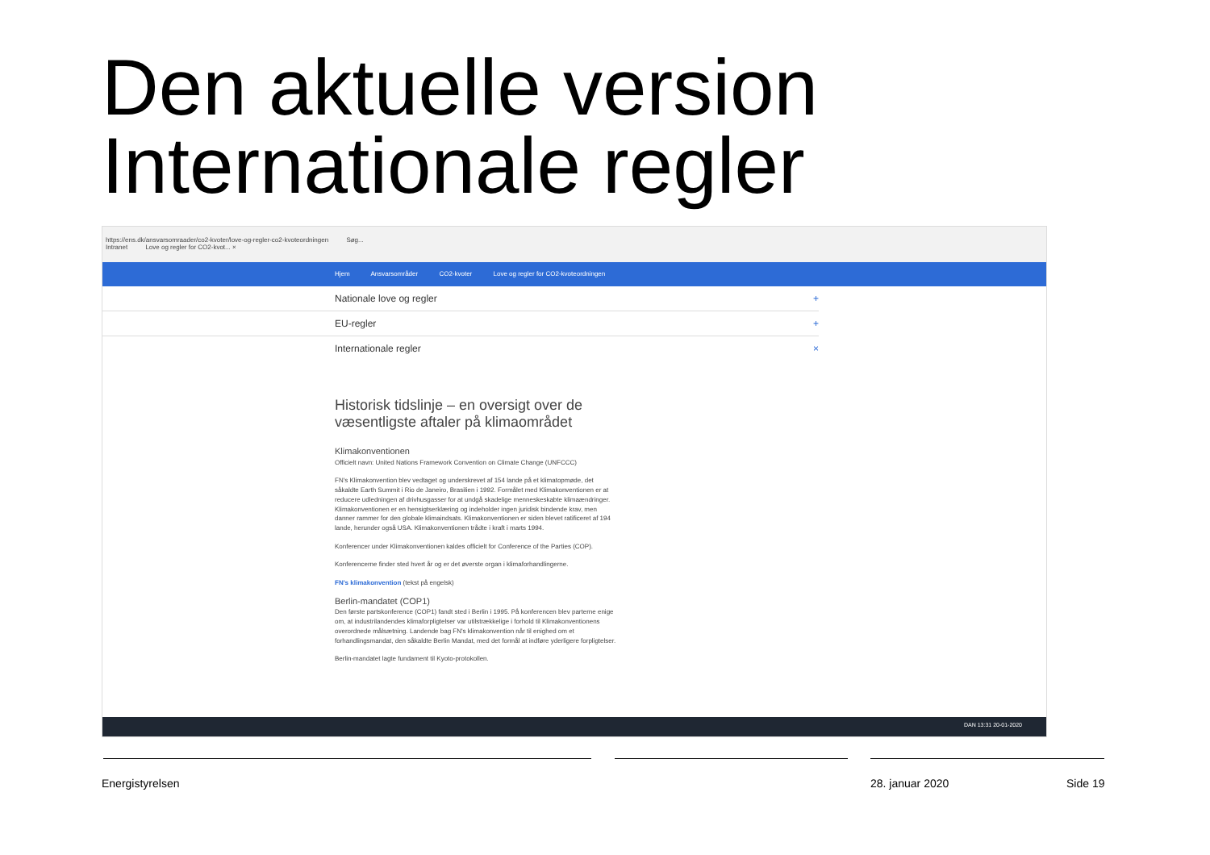Den aktuelle version
Internationale regler
https://ens.dk/ansvarsomraader/co2-kvoter/love-og-regler-co2-kvoteordningen Søg...
Intranet Love og regler for CO2-kvot... ×
Hjem Ansvarsområder CO2-kvoter Love og regler for CO2-kvoteordningen
Nationale love og regler +
EU-regler +
Internationale regler ×
Historisk tidslinje – en oversigt over de væsentligste aftaler på klimaområdet
Klimakonventionen
Officielt navn: United Nations Framework Convention on Climate Change (UNFCCC)
FN's Klimakonvention blev vedtaget og underskrevet af 154 lande på et klimatopmøde, det såkaldte Earth Summit i Rio de Janeiro, Brasilien i 1992. Formålet med Klimakonventionen er at reducere udledningen af drivhusgasser for at undgå skadelige menneskeskabte klimaændringer. Klimakonventionen er en hensigtserklæring og indeholder ingen juridisk bindende krav, men danner rammer for den globale klimaindsats. Klimakonventionen er siden blevet ratificeret af 194 lande, herunder også USA. Klimakonventionen trådte i kraft i marts 1994.
Konferencer under Klimakonventionen kaldes officielt for Conference of the Parties (COP).
Konferencerne finder sted hvert år og er det øverste organ i klimaforhandlingerne.
FN's klimakonvention (tekst på engelsk)
Berlin-mandatet (COP1)
Den første partskonference (COP1) fandt sted i Berlin i 1995. På konferencen blev parterne enige om, at industrilandendes klimaforpligtelser var utilstrækkelige i forhold til Klimakonventionens overordnede målsætning. Landende bag FN's klimakonvention når til enighed om et forhandlingsmandat, den såkaldte Berlin Mandat, med det formål at indføre yderligere forpligtelser.
Berlin-mandatet lagte fundament til Kyoto-protokollen.
DAN 13:31 20-01-2020
Energistyrelsen 28. januar 2020 Side 19